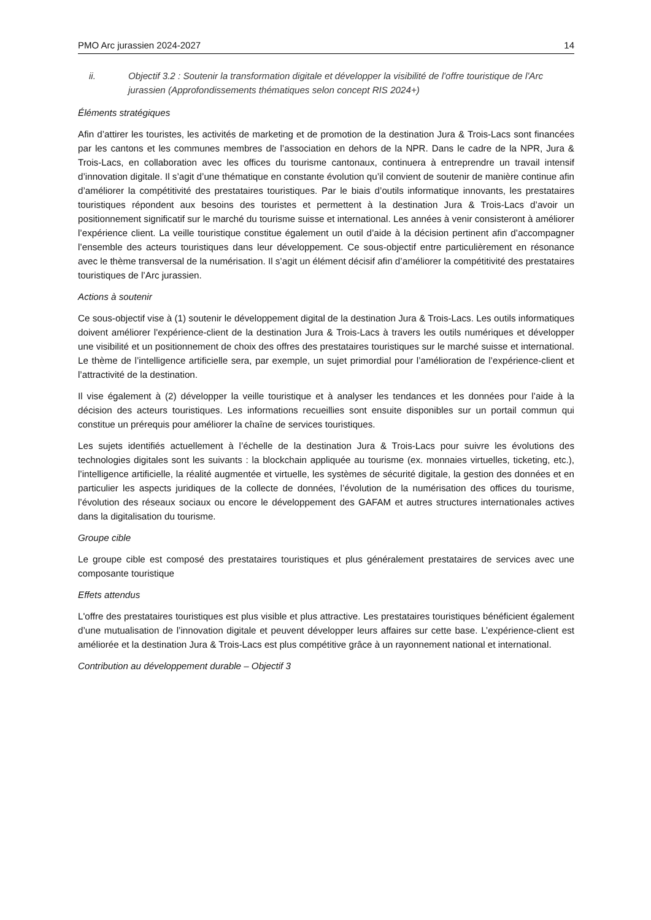PMO Arc jurassien 2024-2027 14
ii. Objectif 3.2 : Soutenir la transformation digitale et développer la visibilité de l'offre touristique de l'Arc jurassien (Approfondissements thématiques selon concept RIS 2024+)
Éléments stratégiques
Afin d’attirer les touristes, les activités de marketing et de promotion de la destination Jura & Trois-Lacs sont financées par les cantons et les communes membres de l’association en dehors de la NPR. Dans le cadre de la NPR, Jura & Trois-Lacs, en collaboration avec les offices du tourisme cantonaux, continuera à entreprendre un travail intensif d’innovation digitale. Il s’agit d’une thématique en constante évolution qu’il convient de soutenir de manière continue afin d’améliorer la compétitivité des prestataires touristiques. Par le biais d’outils informatique innovants, les prestataires touristiques répondent aux besoins des touristes et permettent à la destination Jura & Trois-Lacs d’avoir un positionnement significatif sur le marché du tourisme suisse et international. Les années à venir consisteront à améliorer l’expérience client. La veille touristique constitue également un outil d’aide à la décision pertinent afin d’accompagner l’ensemble des acteurs touristiques dans leur développement. Ce sous-objectif entre particulièrement en résonance avec le thème transversal de la numérisation. Il s’agit un élément décisif afin d’améliorer la compétitivité des prestataires touristiques de l’Arc jurassien.
Actions à soutenir
Ce sous-objectif vise à (1) soutenir le développement digital de la destination Jura & Trois-Lacs. Les outils informatiques doivent améliorer l'expérience-client de la destination Jura & Trois-Lacs à travers les outils numériques et développer une visibilité et un positionnement de choix des offres des prestataires touristiques sur le marché suisse et international. Le thème de l’intelligence artificielle sera, par exemple, un sujet primordial pour l’amélioration de l’expérience-client et l’attractivité de la destination.
Il vise également à (2) développer la veille touristique et à analyser les tendances et les données pour l’aide à la décision des acteurs touristiques. Les informations recueillies sont ensuite disponibles sur un portail commun qui constitue un prérequis pour améliorer la chaîne de services touristiques.
Les sujets identifiés actuellement à l’échelle de la destination Jura & Trois-Lacs pour suivre les évolutions des technologies digitales sont les suivants : la blockchain appliquée au tourisme (ex. monnaies virtuelles, ticketing, etc.), l’intelligence artificielle, la réalité augmentée et virtuelle, les systèmes de sécurité digitale, la gestion des données et en particulier les aspects juridiques de la collecte de données, l’évolution de la numérisation des offices du tourisme, l’évolution des réseaux sociaux ou encore le développement des GAFAM et autres structures internationales actives dans la digitalisation du tourisme.
Groupe cible
Le groupe cible est composé des prestataires touristiques et plus généralement prestataires de services avec une composante touristique
Effets attendus
L'offre des prestataires touristiques est plus visible et plus attractive. Les prestataires touristiques bénéficient également d’une mutualisation de l’innovation digitale et peuvent développer leurs affaires sur cette base. L’expérience-client est améliorée et la destination Jura & Trois-Lacs est plus compétitive grâce à un rayonnement national et international.
Contribution au développement durable – Objectif 3